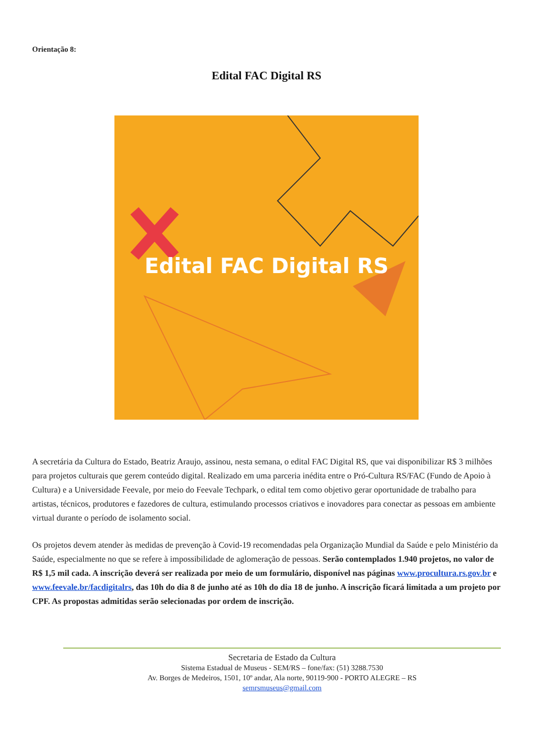Orientação 8:
Edital FAC Digital RS
Edital FAC Digital RS
A secretária da Cultura do Estado, Beatriz Araujo, assinou, nesta semana, o edital FAC Digital RS, que vai disponibilizar R$ 3 milhões para projetos culturais que gerem conteúdo digital. Realizado em uma parceria inédita entre o Pró-Cultura RS/FAC (Fundo de Apoio à Cultura) e a Universidade Feevale, por meio do Feevale Techpark, o edital tem como objetivo gerar oportunidade de trabalho para artistas, técnicos, produtores e fazedores de cultura, estimulando processos criativos e inovadores para conectar as pessoas em ambiente virtual durante o período de isolamento social.
Os projetos devem atender às medidas de prevenção à Covid-19 recomendadas pela Organização Mundial da Saúde e pelo Ministério da Saúde, especialmente no que se refere à impossibilidade de aglomeração de pessoas. Serão contemplados 1.940 projetos, no valor de R$ 1,5 mil cada. A inscrição deverá ser realizada por meio de um formulário, disponível nas páginas www.procultura.rs.gov.br e www.feevale.br/facdigitalrs, das 10h do dia 8 de junho até as 10h do dia 18 de junho. A inscrição ficará limitada a um projeto por CPF. As propostas admitidas serão selecionadas por ordem de inscrição.
Secretaria de Estado da Cultura
Sistema Estadual de Museus - SEM/RS – fone/fax: (51) 3288.7530
Av. Borges de Medeiros, 1501, 10º andar, Ala norte, 90119-900 - PORTO ALEGRE – RS
semrsmuseus@gmail.com